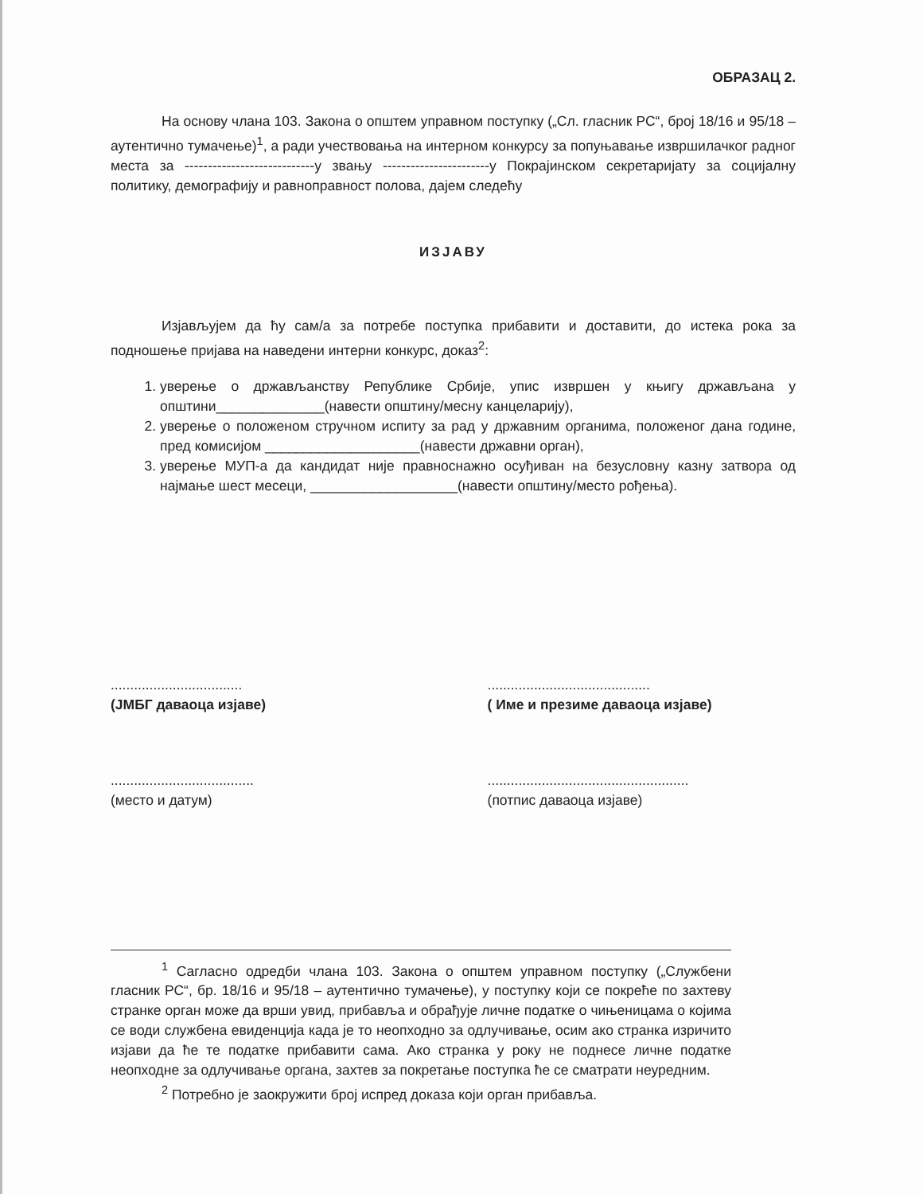ОБРАЗАЦ 2.
На основу члана 103. Закона о општем управном поступку („Сл. гласник РС“, број 18/16 и 95/18 – аутентично тумачење)<sup>1</sup>, а ради учествовања на интерном конкурсу за попуњавање извршилачког радног места за ----------------------------у звању -----------------------у Покрајинском секретаријату за социјалну политику, демографију и равноправност полова, дајем следећу
ИЗЈАВУ
Изјављујем да ћу сам/а за потребе поступка прибавити и доставити, до истека рока за подношење пријава на наведени интерни конкурс, доказ<sup>2</sup>:
1. уверење о држављанству Републике Србије, упис извршен у књигу држављана у општини______________(навести општину/месну канцеларију),
2. уверење о положеном стручном испиту за рад у државним органима, положеног дана године, пред комисијом ____________________(навести државни орган),
3. уверење МУП-а да кандидат није правноснажно осуђиван на безусловну казну затвора од најмање шест месеци, ___________________(навести општину/место рођења).
..................................
(ЈМБГ даваоца изјаве)
..........................................
( Име и презиме даваоца изјаве)
.....................................
(место и датум)
....................................................
(потпис даваоца изјаве)
<sup>1</sup> Сагласно одредби члана 103. Закона о општем управном поступку („Службени гласник РС“, бр. 18/16 и 95/18 – аутентично тумачење), у поступку који се покреће по захтеву странке орган може да врши увид, прибавља и обрађује личне податке о чињеницама о којима се води службена евиденција када је то неопходно за одлучивање, осим ако странка изричито изјави да ће те податке прибавити сама. Ако странка у року не поднесе личне податке неопходне за одлучивање органа, захтев за покретање поступка ће се сматрати неуредним.
<sup>2</sup> Потребно је заокружити број испред доказа који орган прибавља.